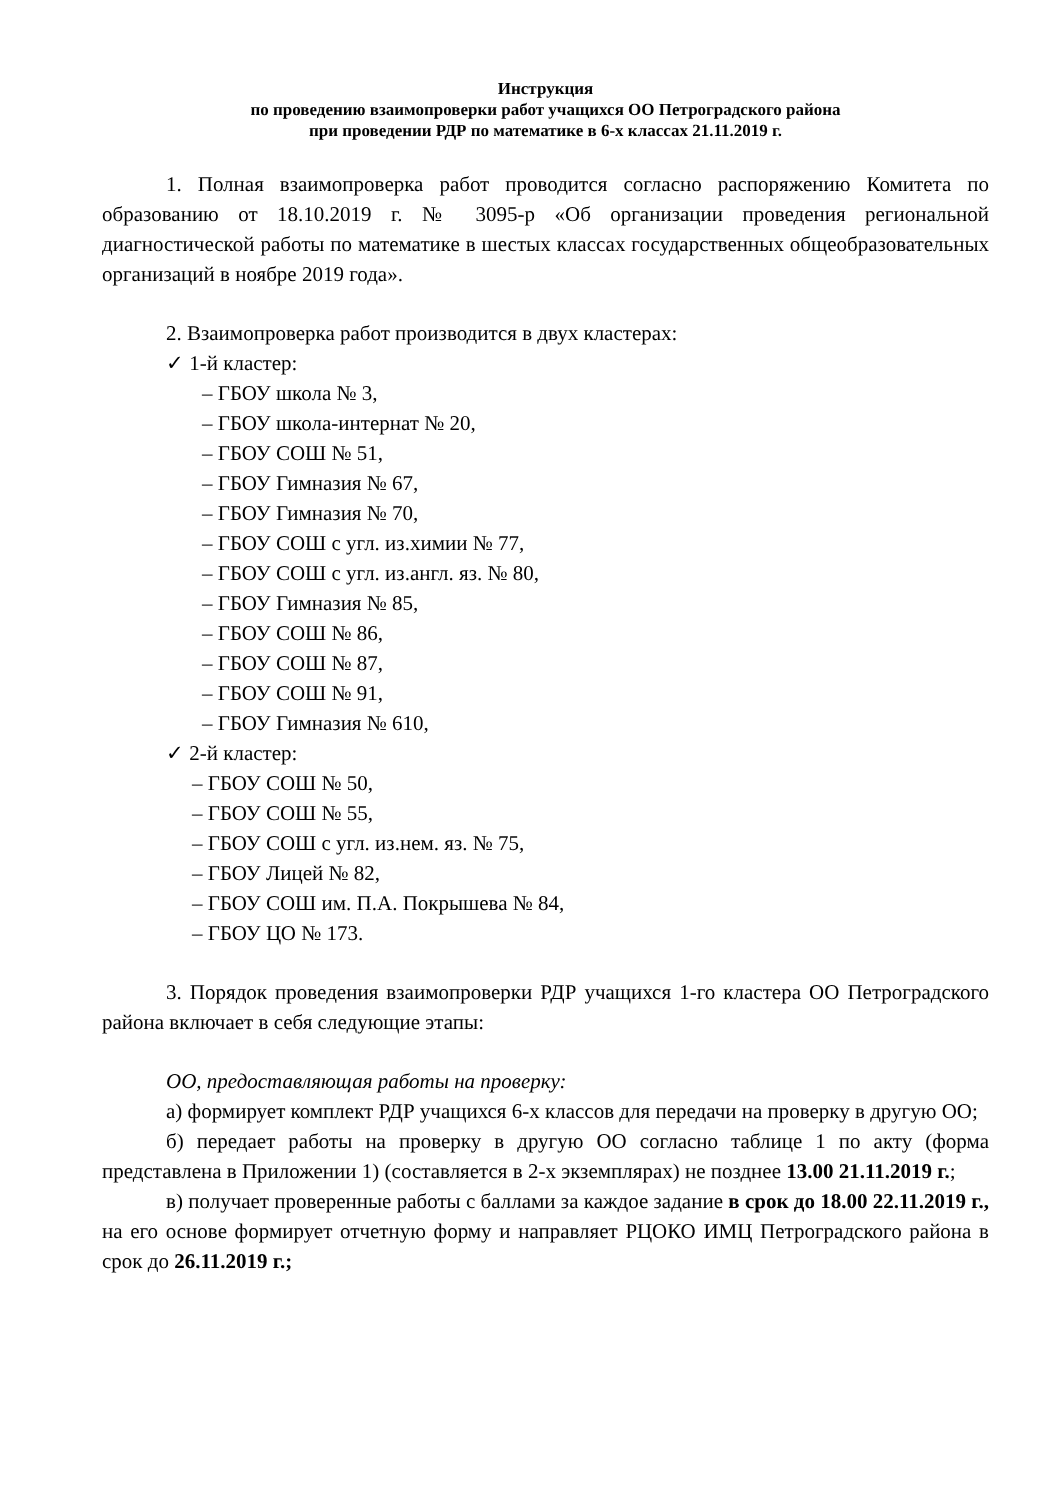Инструкция
по проведению взаимопроверки работ учащихся ОО Петроградского района
при проведении РДР по математике в 6-х классах 21.11.2019 г.
1. Полная взаимопроверка работ проводится согласно распоряжению Комитета по образованию от 18.10.2019 г. № 3095-р «Об организации проведения региональной диагностической работы по математике в шестых классах государственных общеобразовательных организаций в ноябре 2019 года».
2. Взаимопроверка работ производится в двух кластерах:
✓ 1-й кластер:
– ГБОУ школа № 3,
– ГБОУ школа-интернат № 20,
– ГБОУ СОШ № 51,
– ГБОУ Гимназия № 67,
– ГБОУ Гимназия № 70,
– ГБОУ СОШ с угл. из.химии № 77,
– ГБОУ СОШ с угл. из.англ. яз. № 80,
– ГБОУ Гимназия № 85,
– ГБОУ СОШ № 86,
– ГБОУ СОШ № 87,
– ГБОУ СОШ № 91,
– ГБОУ Гимназия № 610,
✓ 2-й кластер:
– ГБОУ СОШ № 50,
– ГБОУ СОШ № 55,
– ГБОУ СОШ с угл. из.нем. яз. № 75,
– ГБОУ Лицей № 82,
– ГБОУ СОШ им. П.А. Покрышева № 84,
– ГБОУ ЦО № 173.
3. Порядок проведения взаимопроверки РДР учащихся 1-го кластера ОО Петроградского района включает в себя следующие этапы:
ОО, предоставляющая работы на проверку:
а) формирует комплект РДР учащихся 6-х классов для передачи на проверку в другую ОО;
б) передает работы на проверку в другую ОО согласно таблице 1 по акту (форма представлена в Приложении 1) (составляется в 2-х экземплярах) не позднее 13.00 21.11.2019 г.;
в) получает проверенные работы с баллами за каждое задание в срок до 18.00 22.11.2019 г., на его основе формирует отчетную форму и направляет РЦОКО ИМЦ Петроградского района в срок до 26.11.2019 г.;